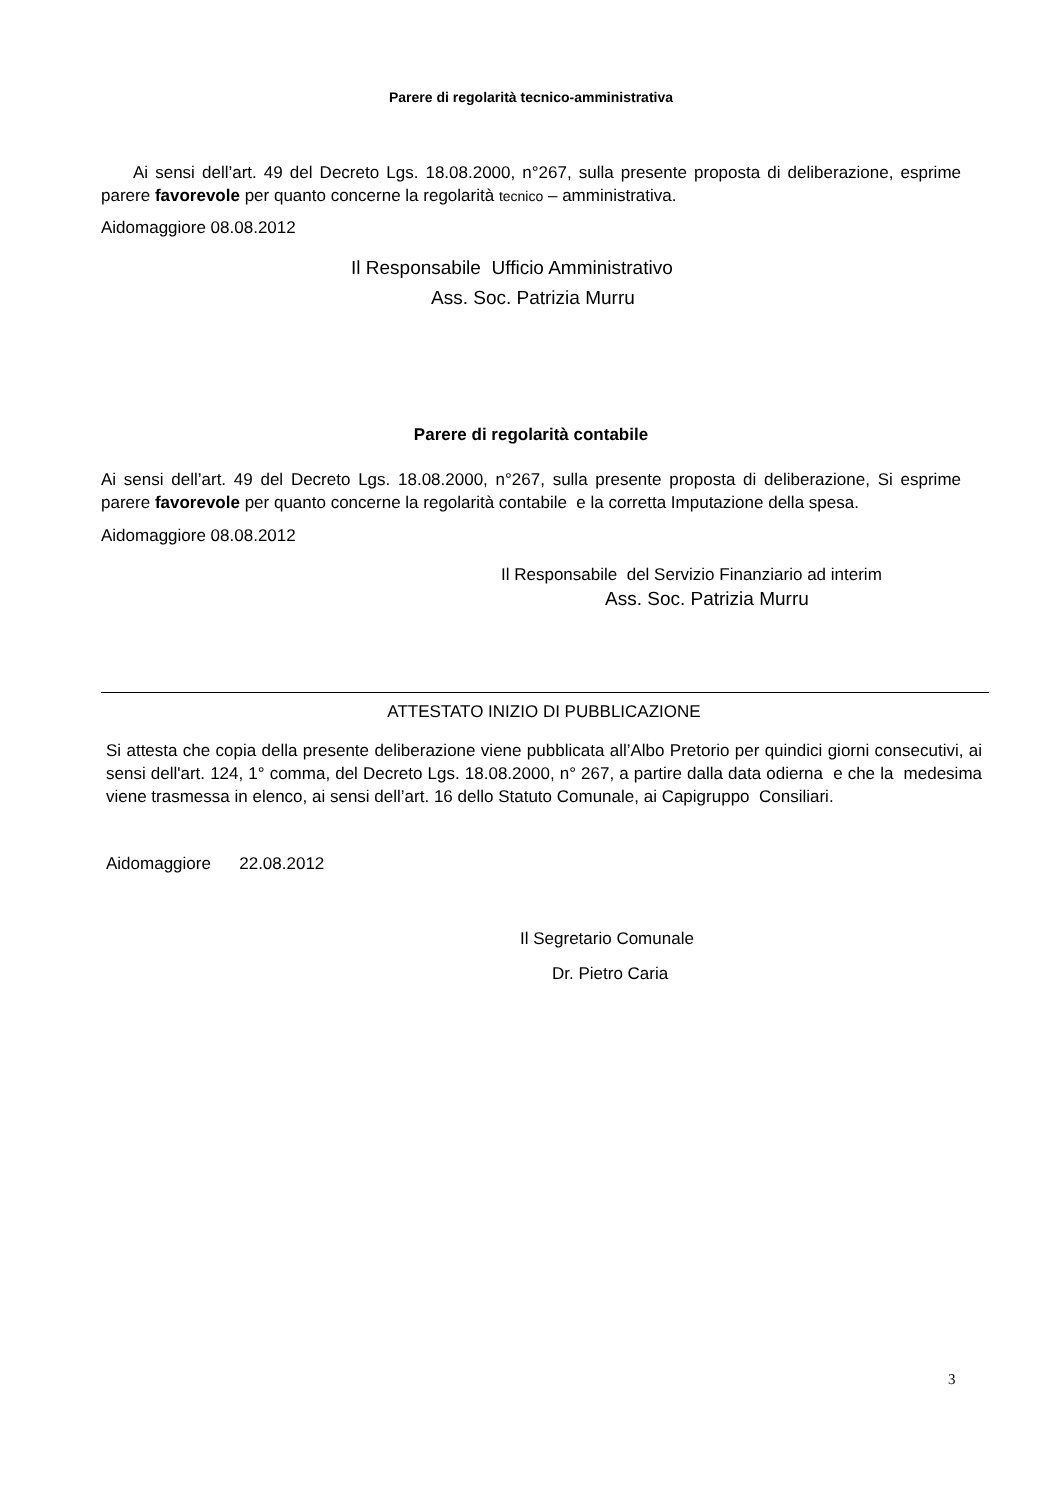Parere di regolarità tecnico-amministrativa
Ai sensi dell’art. 49 del Decreto Lgs. 18.08.2000, n°267, sulla presente proposta di deliberazione, esprime parere favorevole per quanto concerne la regolarità tecnico – amministrativa.
Aidomaggiore 08.08.2012
Il Responsabile Ufficio Amministrativo
Ass. Soc. Patrizia Murru
Parere di regolarità contabile
Ai sensi dell’art. 49 del Decreto Lgs. 18.08.2000, n°267, sulla presente proposta di deliberazione, Si esprime parere favorevole per quanto concerne la regolarità contabile e la corretta Imputazione della spesa.
Aidomaggiore 08.08.2012
Il Responsabile del Servizio Finanziario ad interim
Ass. Soc. Patrizia Murru
ATTESTATO INIZIO DI PUBBLICAZIONE
Si attesta che copia della presente deliberazione viene pubblicata all’Albo Pretorio per quindici giorni consecutivi, ai sensi dell'art. 124, 1° comma, del Decreto Lgs. 18.08.2000, n° 267, a partire dalla data odierna e che la medesima viene trasmessa in elenco, ai sensi dell’art. 16 dello Statuto Comunale, ai Capigruppo Consiliari.
Aidomaggiore 22.08.2012
Il Segretario Comunale
Dr. Pietro Caria
3